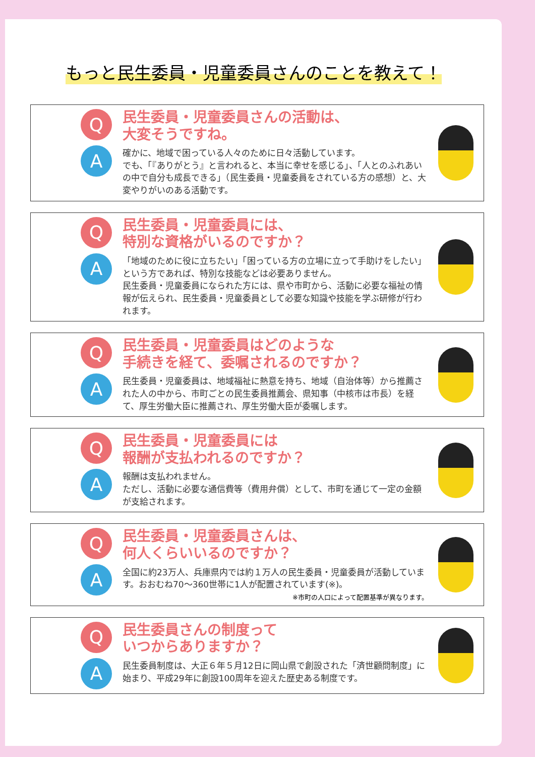もっと民生委員・児童委員さんのことを教えて！
Q
A
民生委員・児童委員さんの活動は、
大変そうですね。
確かに、地域で困っている人々のために日々活動しています。
でも、「『ありがとう』と言われると、本当に幸せを感じる」、「人とのふれあいの中で自分も成長できる」（民生委員・児童委員をされている方の感想）と、大変やりがいのある活動です。
Q
A
民生委員・児童委員には、
特別な資格がいるのですか？
「地域のために役に立ちたい」「困っている方の立場に立って手助けをしたい」という方であれば、特別な技能などは必要ありません。
民生委員・児童委員になられた方には、県や市町から、活動に必要な福祉の情報が伝えられ、民生委員・児童委員として必要な知識や技能を学ぶ研修が行われます。
Q
A
民生委員・児童委員はどのような
手続きを経て、委嘱されるのですか？
民生委員・児童委員は、地域福祉に熱意を持ち、地域（自治体等）から推薦された人の中から、市町ごとの民生委員推薦会、県知事（中核市は市長）を経て、厚生労働大臣に推薦され、厚生労働大臣が委嘱します。
Q
A
民生委員・児童委員には
報酬が支払われるのですか？
報酬は支払われません。
ただし、活動に必要な通信費等（費用弁償）として、市町を通じて一定の金額が支給されます。
Q
A
民生委員・児童委員さんは、
何人くらいいるのですか？
全国に約23万人、兵庫県内では約１万人の民生委員・児童委員が活動しています。おおむね70～360世帯に1人が配置されています(※)。
※市町の人口によって配置基準が異なります。
Q
A
民生委員さんの制度って
いつからありますか？
民生委員制度は、大正６年５月12日に岡山県で創設された「済世顧問制度」に始まり、平成29年に創設100周年を迎えた歴史ある制度です。